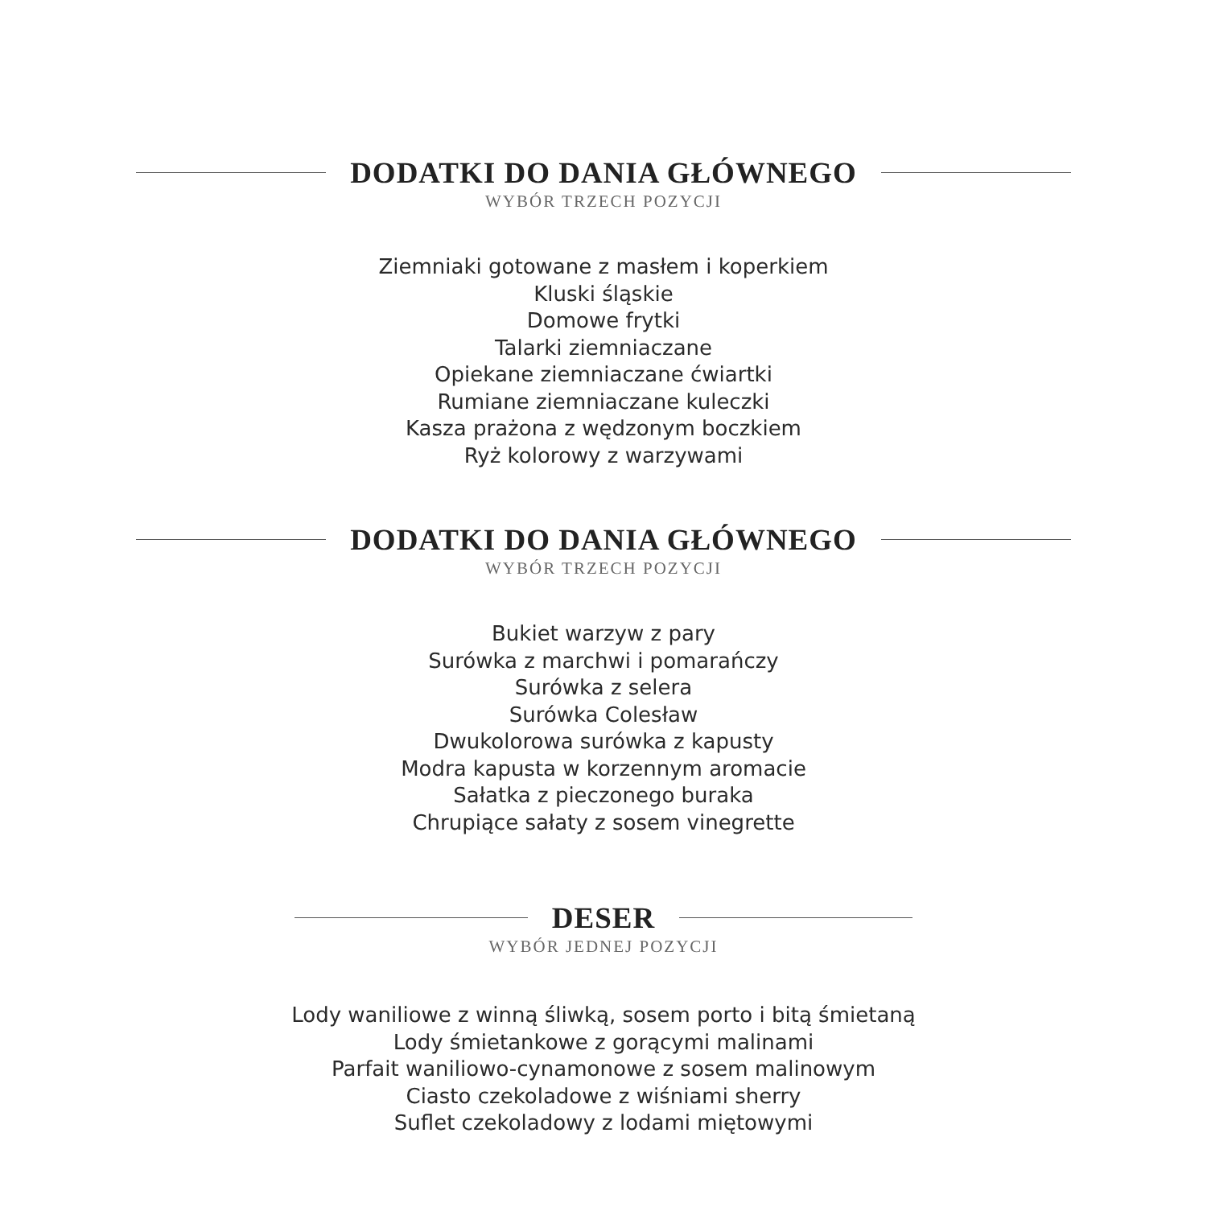DODATKI DO DANIA GŁÓWNEGO
WYBÓR TRZECH POZYCJI
Ziemniaki gotowane z masłem i koperkiem
Kluski śląskie
Domowe frytki
Talarki ziemniaczane
Opiekane ziemniaczane ćwiartki
Rumiane ziemniaczane kuleczki
Kasza prażona z wędzonym boczkiem
Ryż kolorowy z warzywami
DODATKI DO DANIA GŁÓWNEGO
WYBÓR TRZECH POZYCJI
Bukiet warzyw z pary
Surówka z marchwi i pomarańczy
Surówka z selera
Surówka Colesław
Dwukolorowa surówka z kapusty
Modra kapusta w korzennym aromacie
Sałatka z pieczonego buraka
Chrupiące sałaty z sosem vinegrette
DESER
WYBÓR JEDNEJ POZYCJI
Lody waniliowe z winną śliwką, sosem porto i bitą śmietaną
Lody śmietankowe z gorącymi malinami
Parfait waniliowo-cynamonowe z sosem malinowym
Ciasto czekoladowe z wiśniami sherry
Suflet czekoladowy z lodami miętowymi